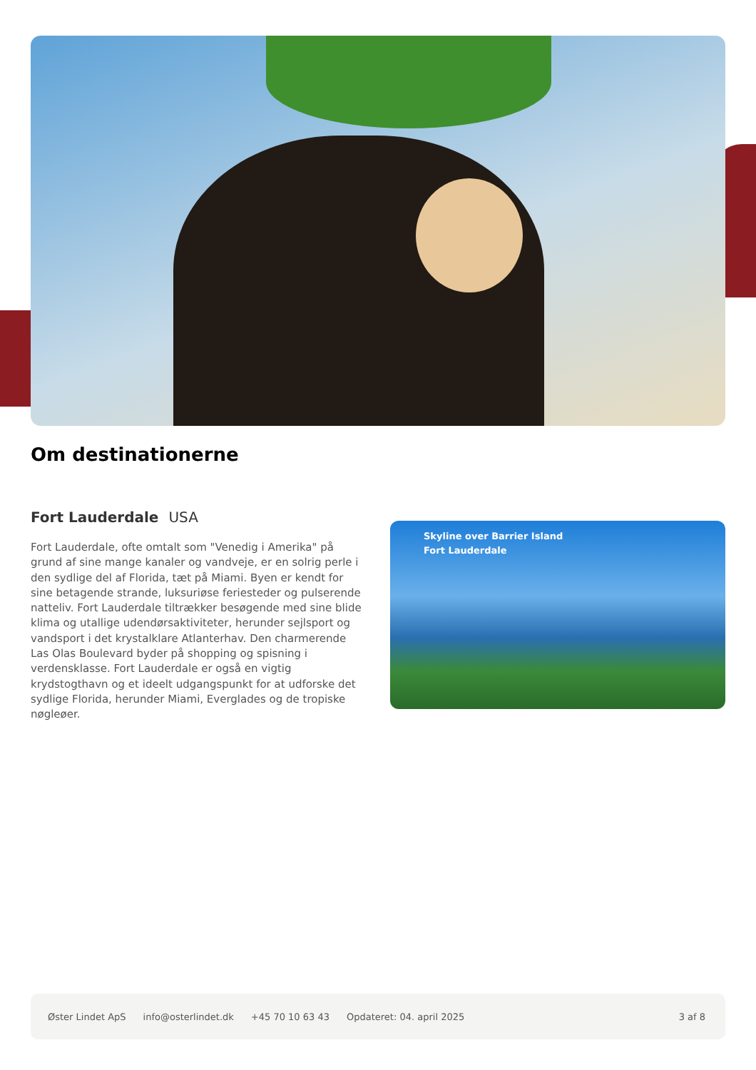Om destinationerne
Fort Lauderdale USA
Fort Lauderdale, ofte omtalt som "Venedig i Amerika" på grund af sine mange kanaler og vandveje, er en solrig perle i den sydlige del af Florida, tæt på Miami. Byen er kendt for sine betagende strande, luksuriøse feriesteder og pulserende natteliv. Fort Lauderdale tiltrækker besøgende med sine blide klima og utallige udendørsaktiviteter, herunder sejlsport og vandsport i det krystalklare Atlanterhav. Den charmerende Las Olas Boulevard byder på shopping og spisning i verdensklasse. Fort Lauderdale er også en vigtig krydstogthavn og et ideelt udgangspunkt for at udforske det sydlige Florida, herunder Miami, Everglades og de tropiske nøgleøer.
Skyline over Barrier Island
Fort Lauderdale
Øster Lindet ApS info@osterlindet.dk +45 70 10 63 43 Opdateret: 04. april 2025 3 af 8